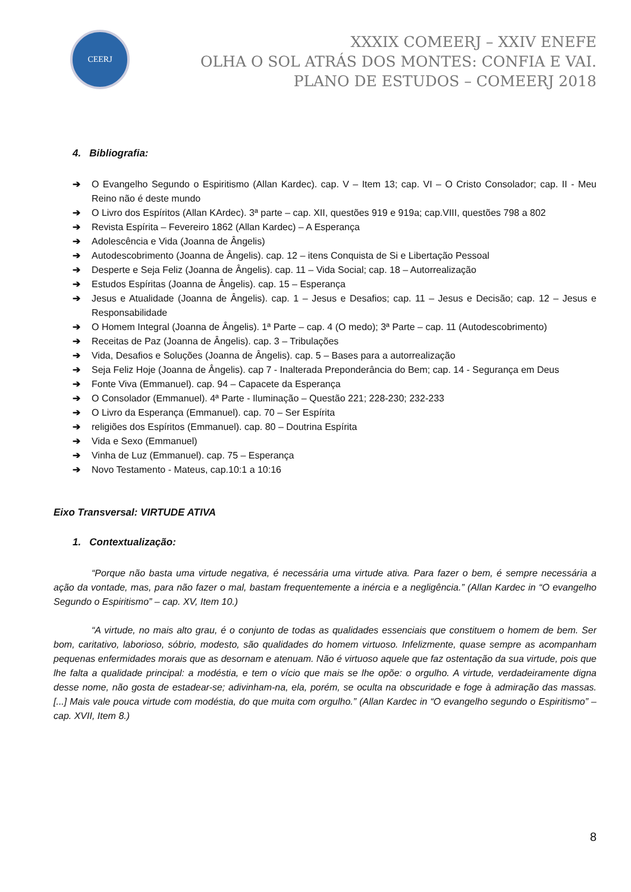CEERJ
XXXIX COMEERJ – XXIV ENEFE
OLHA O SOL ATRÁS DOS MONTES: CONFIA E VAI.
PLANO DE ESTUDOS – COMEERJ 2018
4. Bibliografia:
➔ O Evangelho Segundo o Espiritismo (Allan Kardec). cap. V – Item 13; cap. VI – O Cristo Consolador; cap. II - Meu Reino não é deste mundo
➔ O Livro dos Espíritos (Allan KArdec). 3ª parte – cap. XII, questões 919 e 919a; cap.VIII, questões 798 a 802
➔ Revista Espírita – Fevereiro 1862 (Allan Kardec) – A Esperança
➔ Adolescência e Vida (Joanna de Ângelis)
➔ Autodescobrimento (Joanna de Ângelis). cap. 12 – itens Conquista de Si e Libertação Pessoal
➔ Desperte e Seja Feliz (Joanna de Ângelis). cap. 11 – Vida Social; cap. 18 – Autorrealização
➔ Estudos Espíritas (Joanna de Ângelis). cap. 15 – Esperança
➔ Jesus e Atualidade (Joanna de Ângelis). cap. 1 – Jesus e Desafios; cap. 11 – Jesus e Decisão; cap. 12 – Jesus e Responsabilidade
➔ O Homem Integral (Joanna de Ângelis). 1ª Parte – cap. 4 (O medo); 3ª Parte – cap. 11 (Autodescobrimento)
➔ Receitas de Paz (Joanna de Ângelis). cap. 3 – Tribulações
➔ Vida, Desafios e Soluções (Joanna de Ângelis). cap. 5 – Bases para a autorrealização
➔ Seja Feliz Hoje (Joanna de Ângelis). cap 7 - Inalterada Preponderância do Bem; cap. 14 - Segurança em Deus
➔ Fonte Viva (Emmanuel). cap. 94 – Capacete da Esperança
➔ O Consolador (Emmanuel). 4ª Parte - Iluminação – Questão 221; 228-230; 232-233
➔ O Livro da Esperança (Emmanuel). cap. 70 – Ser Espírita
➔ religiões dos Espíritos (Emmanuel). cap. 80 – Doutrina Espírita
➔ Vida e Sexo (Emmanuel)
➔ Vinha de Luz (Emmanuel). cap. 75 – Esperança
➔ Novo Testamento - Mateus, cap.10:1 a 10:16
Eixo Transversal: VIRTUDE ATIVA
1. Contextualização:
“Porque não basta uma virtude negativa, é necessária uma virtude ativa. Para fazer o bem, é sempre necessária a ação da vontade, mas, para não fazer o mal, bastam frequentemente a inércia e a negligência.” (Allan Kardec in “O evangelho Segundo o Espiritismo” – cap. XV, Item 10.)
“A virtude, no mais alto grau, é o conjunto de todas as qualidades essenciais que constituem o homem de bem. Ser bom, caritativo, laborioso, sóbrio, modesto, são qualidades do homem virtuoso. Infelizmente, quase sempre as acompanham pequenas enfermidades morais que as desornam e atenuam. Não é virtuoso aquele que faz ostentação da sua virtude, pois que lhe falta a qualidade principal: a modéstia, e tem o vício que mais se lhe opõe: o orgulho. A virtude, verdadeiramente digna desse nome, não gosta de estadear-se; adivinham-na, ela, porém, se oculta na obscuridade e foge à admiração das massas. [...] Mais vale pouca virtude com modéstia, do que muita com orgulho.” (Allan Kardec in “O evangelho segundo o Espiritismo” – cap. XVII, Item 8.)
8